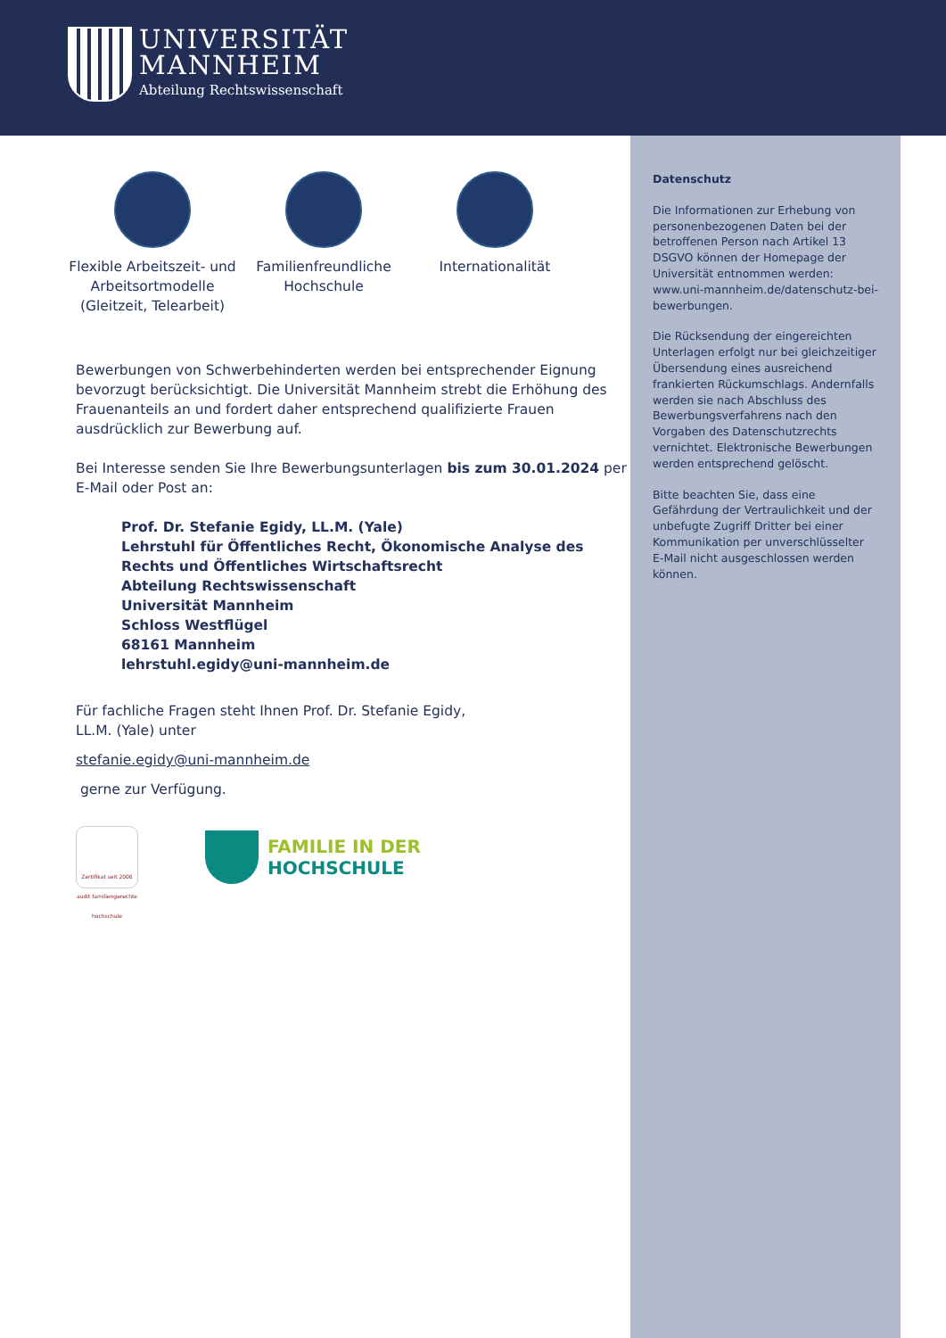UNIVERSITÄT
MANNHEIM
Abteilung Rechtswissenschaft
Flexible Arbeitszeit- und Arbeitsortmodelle (Gleitzeit, Telearbeit)
Familienfreundliche Hochschule
Internationalität
Bewerbungen von Schwerbehinderten werden bei entsprechender Eignung bevorzugt berücksichtigt. Die Universität Mannheim strebt die Erhöhung des Frauenanteils an und fordert daher entsprechend qualifizierte Frauen ausdrücklich zur Bewerbung auf.
Bei Interesse senden Sie Ihre Bewerbungsunterlagen bis zum 30.01.2024 per E-Mail oder Post an:
Prof. Dr. Stefanie Egidy, LL.M. (Yale)
Lehrstuhl für Öffentliches Recht, Ökonomische Analyse des Rechts und Öffentliches Wirtschaftsrecht
Abteilung Rechtswissenschaft
Universität Mannheim
Schloss Westflügel
68161 Mannheim
lehrstuhl.egidy@uni-mannheim.de
Für fachliche Fragen steht Ihnen Prof. Dr. Stefanie Egidy, LL.M. (Yale) unter
stefanie.egidy@uni-mannheim.de
gerne zur Verfügung.
Zertifikat seit 2006 audit familiengerechte hochschule
FAMILIE IN DER
HOCHSCHULE
Datenschutz
Die Informationen zur Erhebung von personenbezogenen Daten bei der betroffenen Person nach Artikel 13 DSGVO können der Homepage der Universität entnommen werden: www.uni-mannheim.de/datenschutz-bei-bewerbungen.
Die Rücksendung der eingereichten Unterlagen erfolgt nur bei gleichzeitiger Übersendung eines ausreichend frankierten Rückumschlags. Andernfalls werden sie nach Abschluss des Bewerbungsverfahrens nach den Vorgaben des Datenschutzrechts vernichtet. Elektronische Bewerbungen werden entsprechend gelöscht.
Bitte beachten Sie, dass eine Gefährdung der Vertraulichkeit und der unbefugte Zugriff Dritter bei einer Kommunikation per unverschlüsselter E-Mail nicht ausgeschlossen werden können.